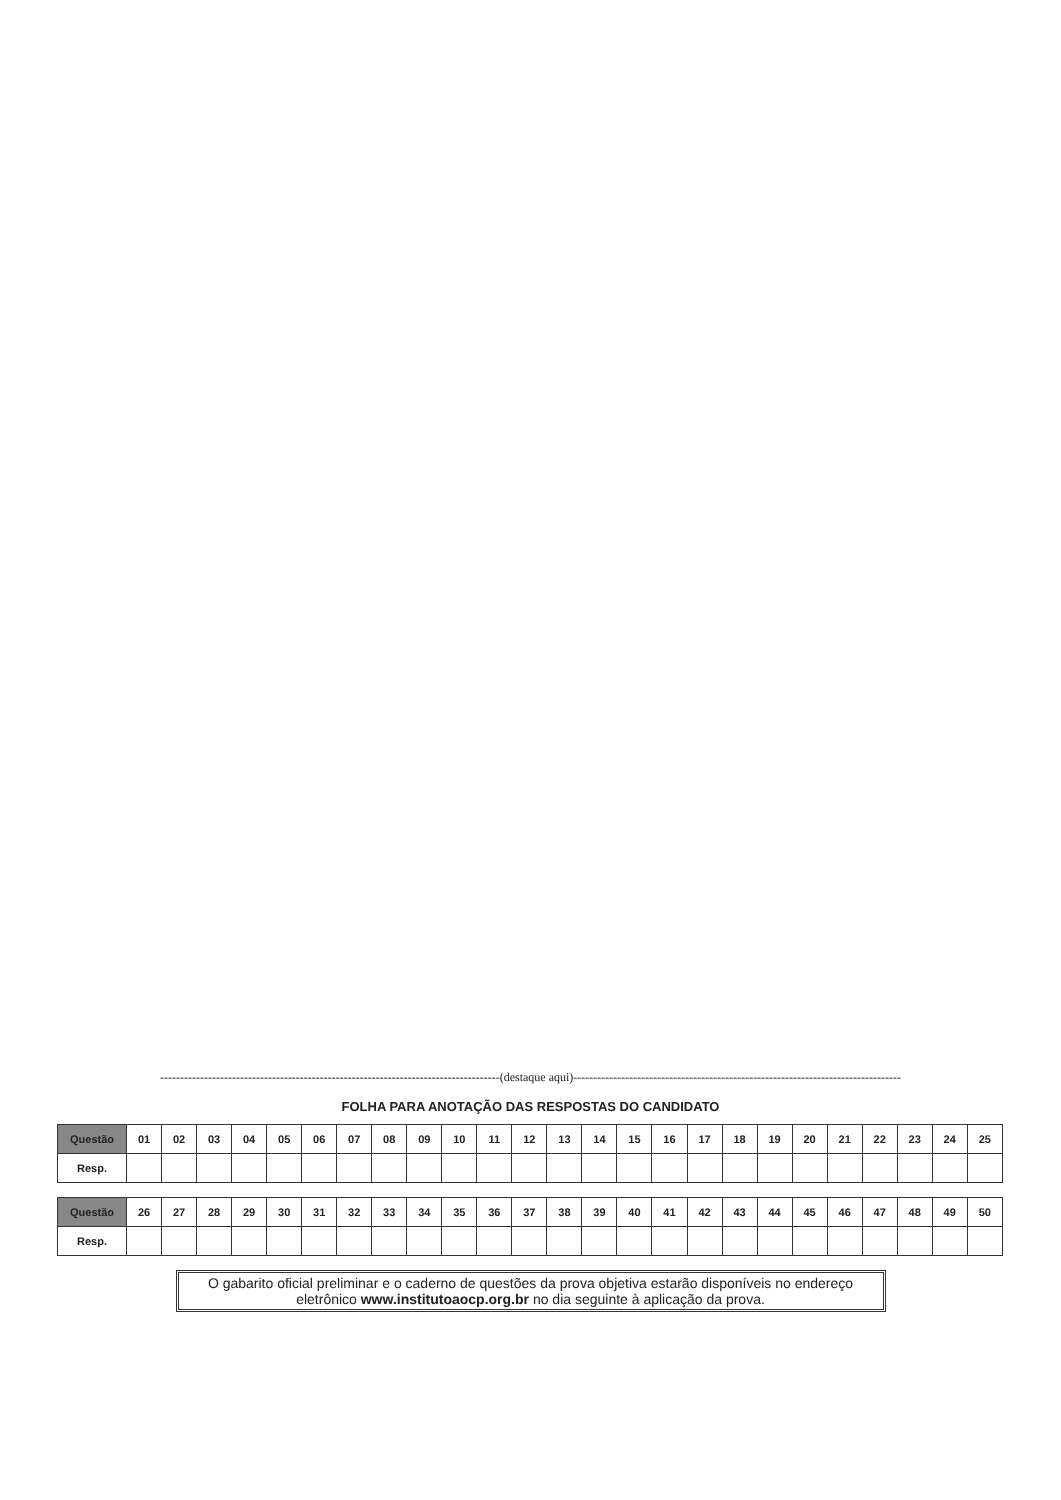-------------------------------------------------------------------------------------(destaque aqui)----------------------------------------------------------------------------------
FOLHA PARA ANOTAÇÃO DAS RESPOSTAS DO CANDIDATO
| Questão | 01 | 02 | 03 | 04 | 05 | 06 | 07 | 08 | 09 | 10 | 11 | 12 | 13 | 14 | 15 | 16 | 17 | 18 | 19 | 20 | 21 | 22 | 23 | 24 | 25 |
| Resp. | | | | | | | | | | | | | | | | | | | | | | | | | |
| Questão | 26 | 27 | 28 | 29 | 30 | 31 | 32 | 33 | 34 | 35 | 36 | 37 | 38 | 39 | 40 | 41 | 42 | 43 | 44 | 45 | 46 | 47 | 48 | 49 | 50 |
| Resp. | | | | | | | | | | | | | | | | | | | | | | | | | |
O gabarito oficial preliminar e o caderno de questões da prova objetiva estarão disponíveis no endereço eletrônico www.institutoaocp.org.br no dia seguinte à aplicação da prova.